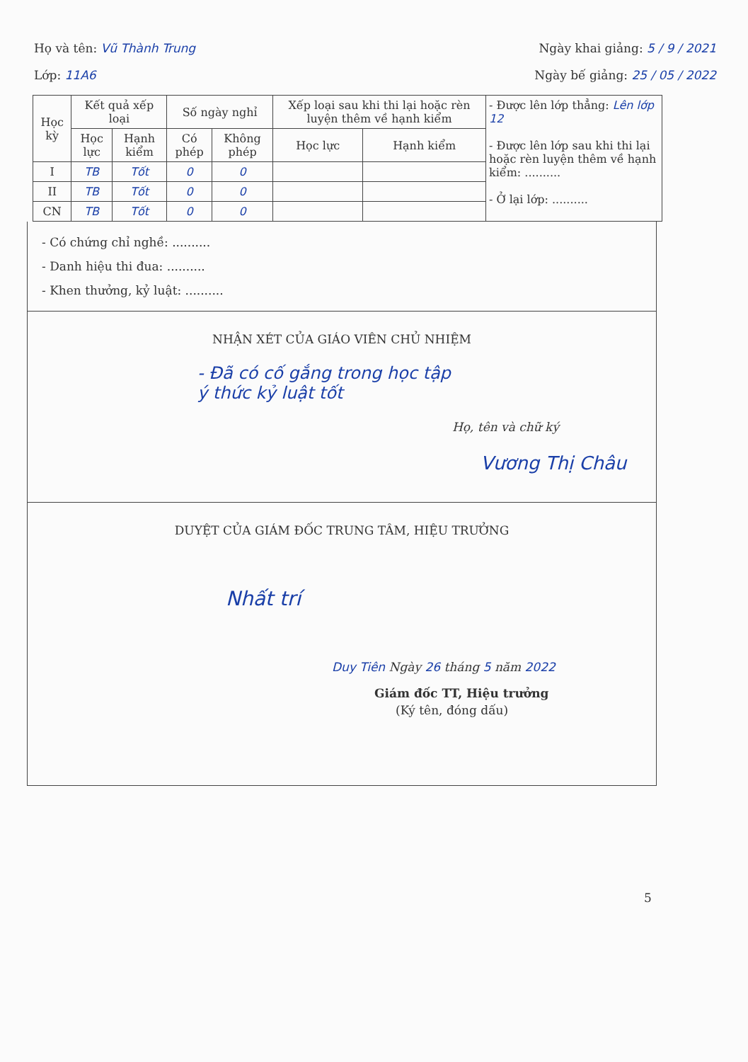Họ và tên: Vũ Thành Trung Ngày khai giảng: 5 / 9 / 2021
Lớp: 11A6 Ngày bế giảng: 25 / 05 / 2022
| Học kỳ | Kết quả xếp loại | | Số ngày nghỉ | | Xếp loại sau khi thi lại hoặc rèn luyện thêm về hạnh kiểm | | - Được lên lớp thẳng: Lên lớp 12 - Được lên lớp sau khi thi lại hoặc rèn luyện thêm về hạnh kiểm: .......... - Ở lại lớp: .......... |
| | Học lực | Hạnh kiểm | Có phép | Không phép | Học lực | Hạnh kiểm | |
| I | TB | Tốt | 0 | 0 | | | |
| II | TB | Tốt | 0 | 0 | | | |
| CN | TB | Tốt | 0 | 0 | | | |
- Có chứng chỉ nghề: ..........
- Danh hiệu thi đua: ..........
- Khen thưởng, kỷ luật: ..........
NHẬN XÉT CỦA GIÁO VIÊN CHỦ NHIỆM
- Đã có cố gắng trong học tập
ý thức kỷ luật tốt
Họ, tên và chữ ký
Vương Thị Châu
DUYỆT CỦA GIÁM ĐỐC TRUNG TÂM, HIỆU TRƯỞNG
Nhất trí
Duy Tiên Ngày 26 tháng 5 năm 2022
Giám đốc TT, Hiệu trưởng
(Ký tên, đóng dấu)
5